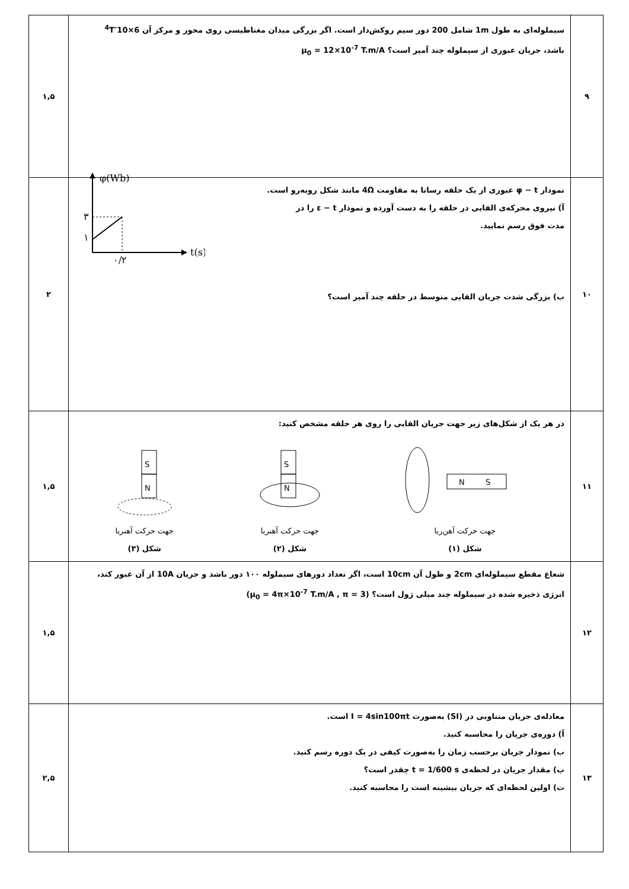| ۹ | سیملوله‌ای به طول 1m شامل 200 دور سیم روکش‌دار است. اگر بزرگی میدان مغناطیسی روی محور و مرکز آن 6×10<sup>-4</sup>T باشد، جریان عبوری از سیملوله چند آمپر است؟ μ<sub>0</sub> = 12×10<sup>-7</sup> T.m/A | ۱,۵ |
| ۱۰ | نمودار φ − t عبوری از یک حلقه رسانا به مقاومت 4Ω مانند شکل روبه‌رو است. آ) نیروی محرکه‌ی القایی در حلقه را به دست آورده و نمودار ε − t را در مدت فوق رسم نمایید. φ(Wb) t(s) ۳ ۱ ۰/۲ ب) بزرگی شدت جریان القایی متوسط در حلقه چند آمپر است؟ | ۲ |
| ۱۱ | در هر یک از شکل‌های زیر جهت جریان القایی را روی هر حلقه مشخص کنید: S N جهت حرکت آهنربا شکل (۳) S N جهت حرکت آهنربا شکل (۲) N S جهت حرکت آهن‌ربا شکل (۱) | ۱,۵ |
| ۱۲ | شعاع مقطع سیملوله‌ای 2cm و طول آن 10cm است، اگر تعداد دورهای سیملوله ۱۰۰ دور باشد و جریان 10A از آن عبور کند، انرژی ذخیره شده در سیملوله چند میلی ژول است؟ (μ<sub>0</sub> = 4π×10<sup>-7</sup> T.m/A , π = 3) | ۱,۵ |
| ۱۳ | معادله‌ی جریان متناوبی در (SI) به‌صورت I = 4sin100πt است. آ) دوره‌ی جریان را محاسبه کنید. ب) نمودار جریان برحسب زمان را به‌صورت کیفی در یک دوره رسم کنید. پ) مقدار جریان در لحظه‌ی t = 1/600 s چقدر است؟ ت) اولین لحظه‌ای که جریان بیشینه است را محاسبه کنید. | ۲,۵ |